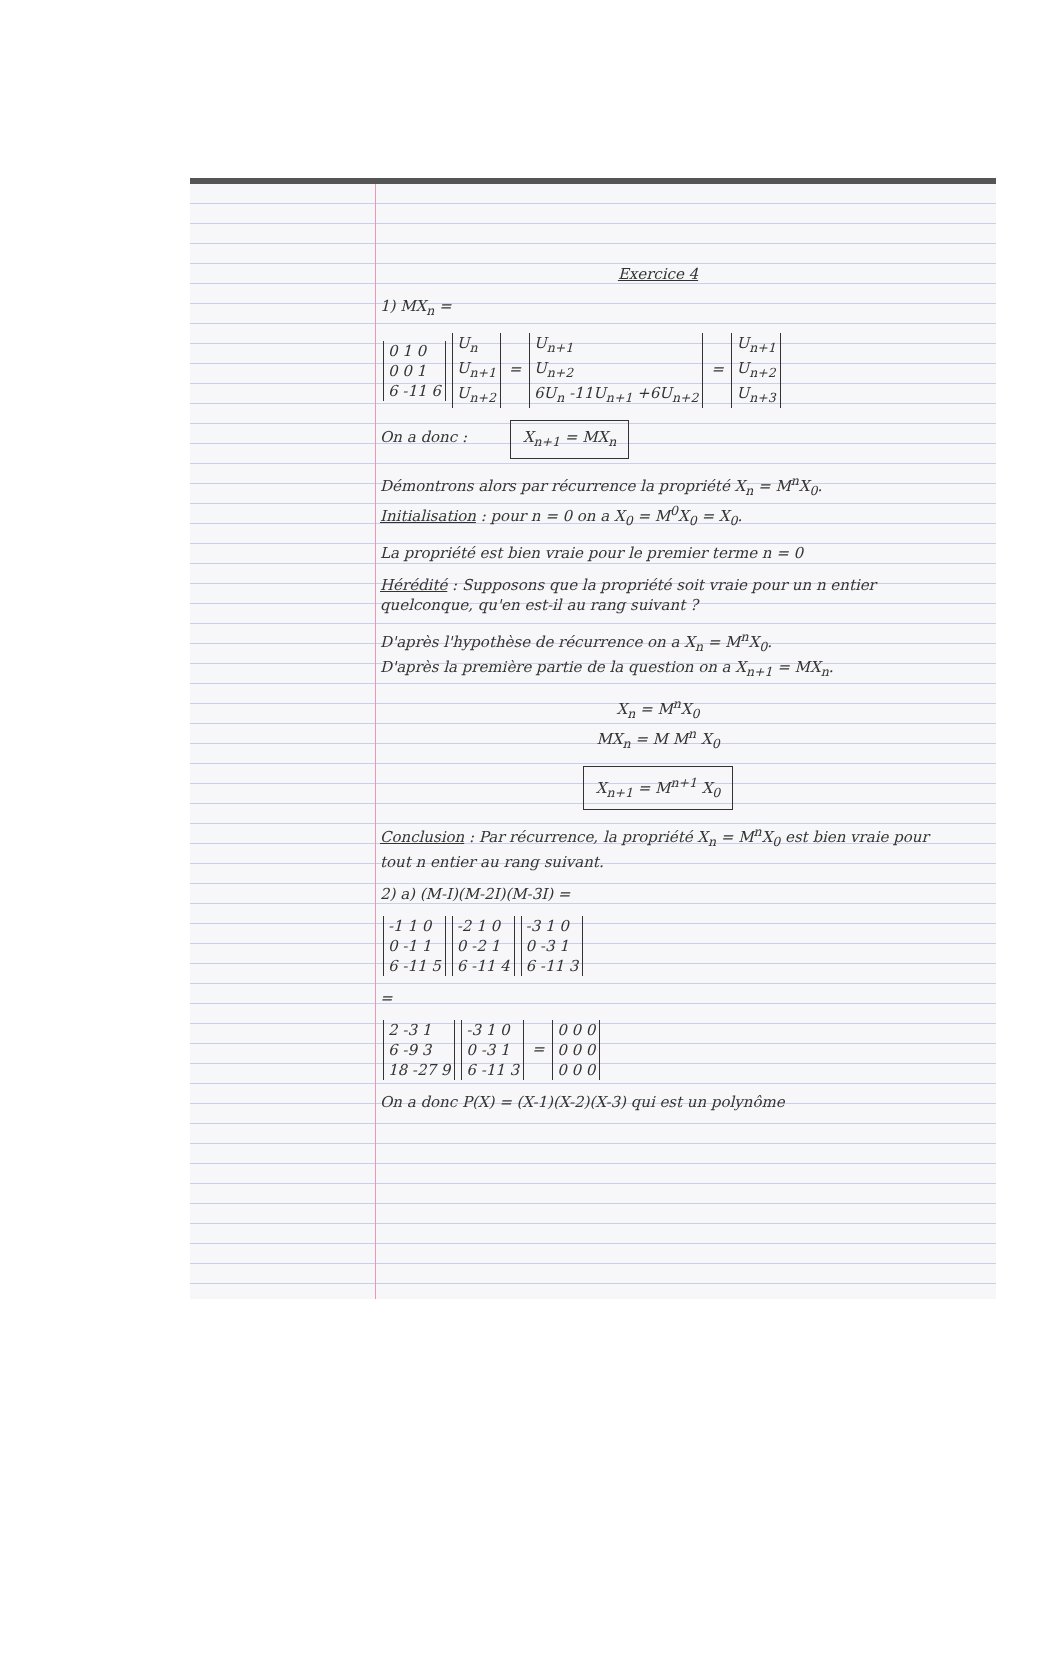Exercice 4
1) MX<sub>n</sub> =
| 0 1 0 |
| 0 0 1 |
| 6 -11 6 |
| U<sub>n</sub> |
| U<sub>n+1</sub> |
| U<sub>n+2</sub> |
=
| U<sub>n+1</sub> |
| U<sub>n+2</sub> |
| 6U<sub>n</sub> -11U<sub>n+1</sub> +6U<sub>n+2</sub> |
=
| U<sub>n+1</sub> |
| U<sub>n+2</sub> |
| U<sub>n+3</sub> |
On a donc : X<sub>n+1</sub> = MX<sub>n</sub>
Démontrons alors par récurrence la propriété X<sub>n</sub> = M<sup>n</sup>X<sub>0</sub>.
Initialisation : pour n = 0 on a X<sub>0</sub> = M<sup>0</sup>X<sub>0</sub> = X<sub>0</sub>.
La propriété est bien vraie pour le premier terme n = 0
Hérédité : Supposons que la propriété soit vraie pour un n entier quelconque, qu'en est-il au rang suivant ?
D'après l'hypothèse de récurrence on a X<sub>n</sub> = M<sup>n</sup>X<sub>0</sub>.
D'après la première partie de la question on a X<sub>n+1</sub> = MX<sub>n</sub>.
X<sub>n</sub> = M<sup>n</sup>X<sub>0</sub>
MX<sub>n</sub> = M M<sup>n</sup> X<sub>0</sub>
X<sub>n+1</sub> = M<sup>n+1</sup> X<sub>0</sub>
Conclusion : Par récurrence, la propriété X<sub>n</sub> = M<sup>n</sup>X<sub>0</sub> est bien vraie pour tout n entier au rang suivant.
2) a) (M-I)(M-2I)(M-3I) =
| -1 1 0 |
| 0 -1 1 |
| 6 -11 5 |
| -2 1 0 |
| 0 -2 1 |
| 6 -11 4 |
| -3 1 0 |
| 0 -3 1 |
| 6 -11 3 |
=
| 2 -3 1 |
| 6 -9 3 |
| 18 -27 9 |
| -3 1 0 |
| 0 -3 1 |
| 6 -11 3 |
=
| 0 0 0 |
| 0 0 0 |
| 0 0 0 |
On a donc P(X) = (X-1)(X-2)(X-3) qui est un polynôme